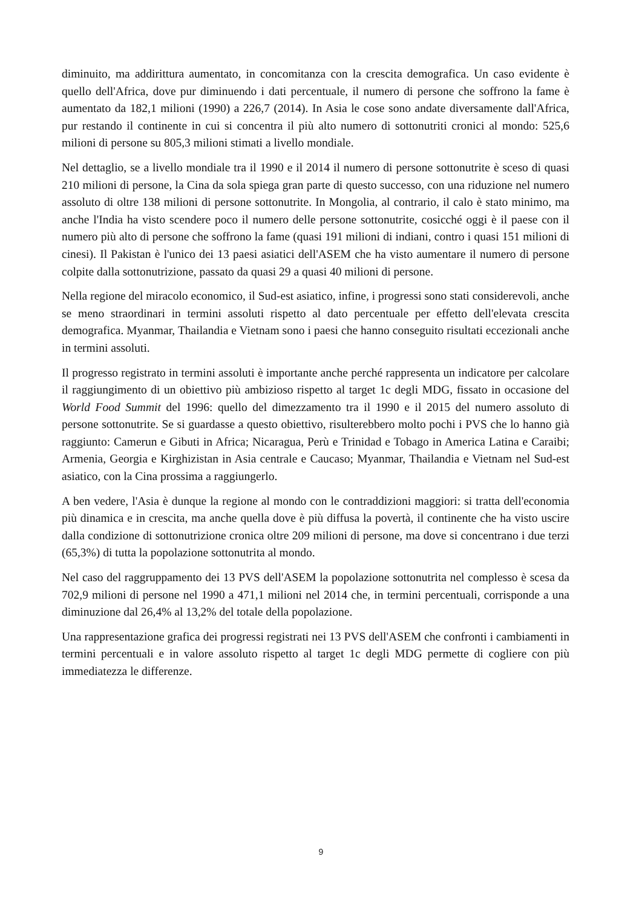diminuito, ma addirittura aumentato, in concomitanza con la crescita demografica. Un caso evidente è quello dell'Africa, dove pur diminuendo i dati percentuale, il numero di persone che soffrono la fame è aumentato da 182,1 milioni (1990) a 226,7 (2014). In Asia le cose sono andate diversamente dall'Africa, pur restando il continente in cui si concentra il più alto numero di sottonutriti cronici al mondo: 525,6 milioni di persone su 805,3 milioni stimati a livello mondiale.
Nel dettaglio, se a livello mondiale tra il 1990 e il 2014 il numero di persone sottonutrite è sceso di quasi 210 milioni di persone, la Cina da sola spiega gran parte di questo successo, con una riduzione nel numero assoluto di oltre 138 milioni di persone sottonutrite. In Mongolia, al contrario, il calo è stato minimo, ma anche l'India ha visto scendere poco il numero delle persone sottonutrite, cosicché oggi è il paese con il numero più alto di persone che soffrono la fame (quasi 191 milioni di indiani, contro i quasi 151 milioni di cinesi). Il Pakistan è l'unico dei 13 paesi asiatici dell'ASEM che ha visto aumentare il numero di persone colpite dalla sottonutrizione, passato da quasi 29 a quasi 40 milioni di persone.
Nella regione del miracolo economico, il Sud-est asiatico, infine, i progressi sono stati considerevoli, anche se meno straordinari in termini assoluti rispetto al dato percentuale per effetto dell'elevata crescita demografica. Myanmar, Thailandia e Vietnam sono i paesi che hanno conseguito risultati eccezionali anche in termini assoluti.
Il progresso registrato in termini assoluti è importante anche perché rappresenta un indicatore per calcolare il raggiungimento di un obiettivo più ambizioso rispetto al target 1c degli MDG, fissato in occasione del World Food Summit del 1996: quello del dimezzamento tra il 1990 e il 2015 del numero assoluto di persone sottonutrite. Se si guardasse a questo obiettivo, risulterebbero molto pochi i PVS che lo hanno già raggiunto: Camerun e Gibuti in Africa; Nicaragua, Perù e Trinidad e Tobago in America Latina e Caraibi; Armenia, Georgia e Kirghizistan in Asia centrale e Caucaso; Myanmar, Thailandia e Vietnam nel Sud-est asiatico, con la Cina prossima a raggiungerlo.
A ben vedere, l'Asia è dunque la regione al mondo con le contraddizioni maggiori: si tratta dell'economia più dinamica e in crescita, ma anche quella dove è più diffusa la povertà, il continente che ha visto uscire dalla condizione di sottonutrizione cronica oltre 209 milioni di persone, ma dove si concentrano i due terzi (65,3%) di tutta la popolazione sottonutrita al mondo.
Nel caso del raggruppamento dei 13 PVS dell'ASEM la popolazione sottonutrita nel complesso è scesa da 702,9 milioni di persone nel 1990 a 471,1 milioni nel 2014 che, in termini percentuali, corrisponde a una diminuzione dal 26,4% al 13,2% del totale della popolazione.
Una rappresentazione grafica dei progressi registrati nei 13 PVS dell'ASEM che confronti i cambiamenti in termini percentuali e in valore assoluto rispetto al target 1c degli MDG permette di cogliere con più immediatezza le differenze.
9